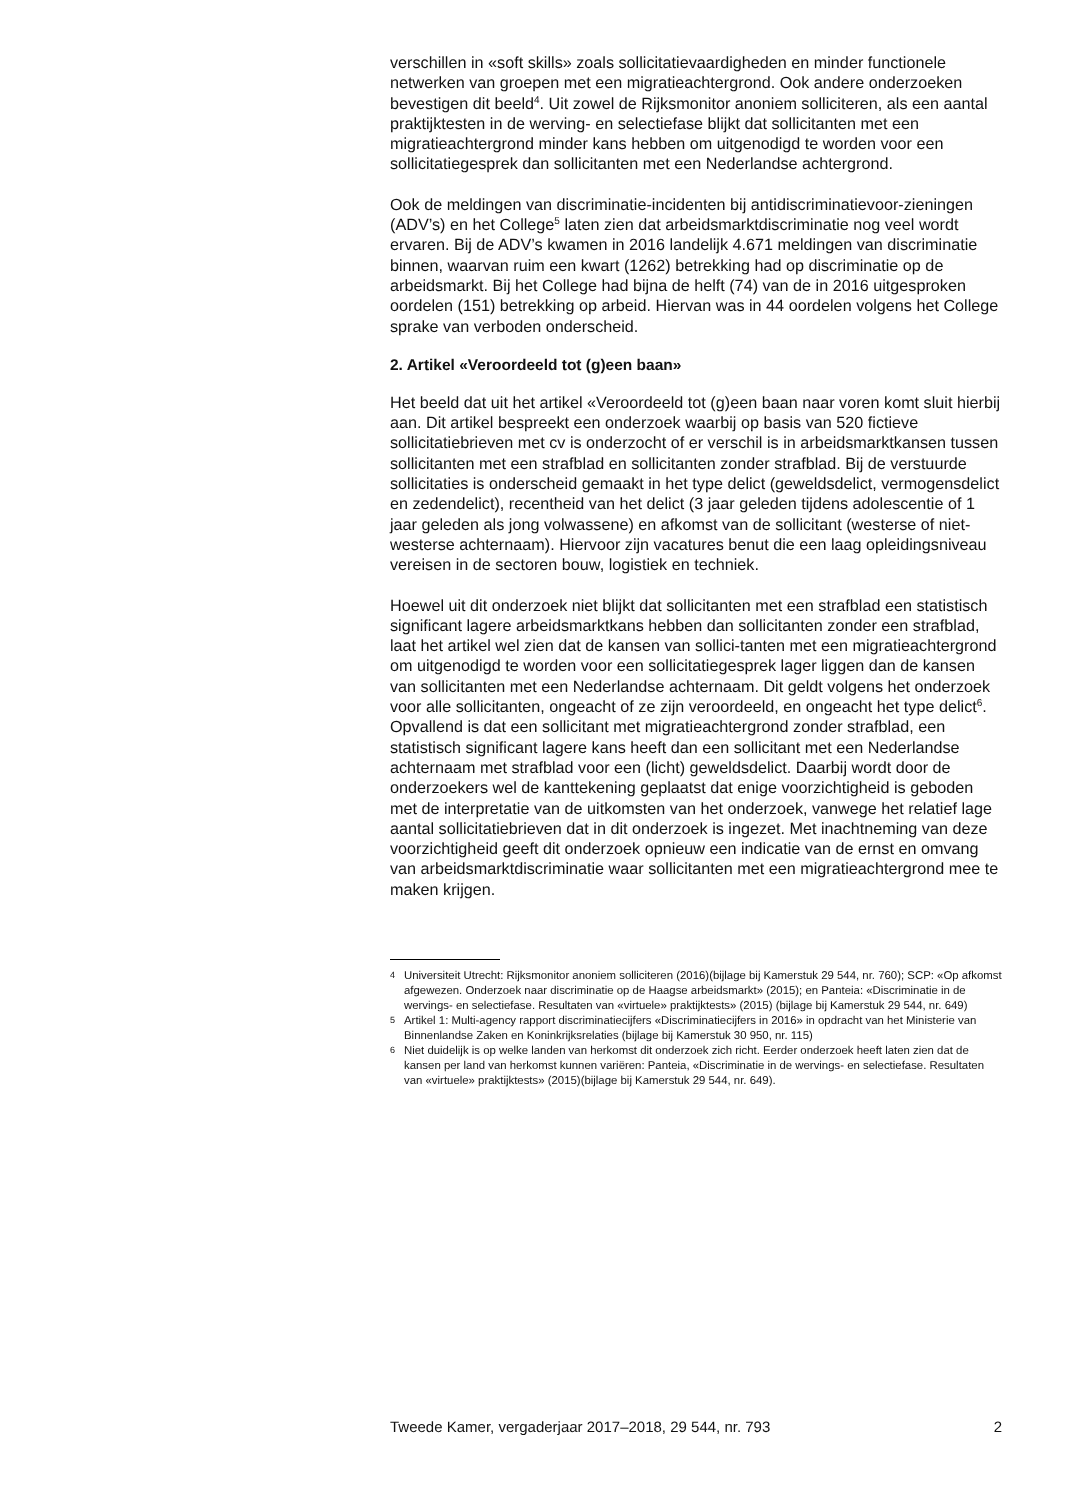verschillen in «soft skills» zoals sollicitatievaardigheden en minder functionele netwerken van groepen met een migratieachtergrond. Ook andere onderzoeken bevestigen dit beeld<sup>4</sup>. Uit zowel de Rijksmonitor anoniem solliciteren, als een aantal praktijktesten in de werving- en selectiefase blijkt dat sollicitanten met een migratieachtergrond minder kans hebben om uitgenodigd te worden voor een sollicitatiegesprek dan sollicitanten met een Nederlandse achtergrond.
Ook de meldingen van discriminatie-incidenten bij antidiscriminatievoor-zieningen (ADV’s) en het College<sup>5</sup> laten zien dat arbeidsmarktdiscriminatie nog veel wordt ervaren. Bij de ADV’s kwamen in 2016 landelijk 4.671 meldingen van discriminatie binnen, waarvan ruim een kwart (1262) betrekking had op discriminatie op de arbeidsmarkt. Bij het College had bijna de helft (74) van de in 2016 uitgesproken oordelen (151) betrekking op arbeid. Hiervan was in 44 oordelen volgens het College sprake van verboden onderscheid.
2. Artikel «Veroordeeld tot (g)een baan»
Het beeld dat uit het artikel «Veroordeeld tot (g)een baan naar voren komt sluit hierbij aan. Dit artikel bespreekt een onderzoek waarbij op basis van 520 fictieve sollicitatiebrieven met cv is onderzocht of er verschil is in arbeidsmarktkansen tussen sollicitanten met een strafblad en sollicitanten zonder strafblad. Bij de verstuurde sollicitaties is onderscheid gemaakt in het type delict (geweldsdelict, vermogensdelict en zedendelict), recentheid van het delict (3 jaar geleden tijdens adolescentie of 1 jaar geleden als jong volwassene) en afkomst van de sollicitant (westerse of niet-westerse achternaam). Hiervoor zijn vacatures benut die een laag opleidingsniveau vereisen in de sectoren bouw, logistiek en techniek.
Hoewel uit dit onderzoek niet blijkt dat sollicitanten met een strafblad een statistisch significant lagere arbeidsmarktkans hebben dan sollicitanten zonder een strafblad, laat het artikel wel zien dat de kansen van sollici-tanten met een migratieachtergrond om uitgenodigd te worden voor een sollicitatiegesprek lager liggen dan de kansen van sollicitanten met een Nederlandse achternaam. Dit geldt volgens het onderzoek voor alle sollicitanten, ongeacht of ze zijn veroordeeld, en ongeacht het type delict<sup>6</sup>. Opvallend is dat een sollicitant met migratieachtergrond zonder strafblad, een statistisch significant lagere kans heeft dan een sollicitant met een Nederlandse achternaam met strafblad voor een (licht) geweldsdelict. Daarbij wordt door de onderzoekers wel de kanttekening geplaatst dat enige voorzichtigheid is geboden met de interpretatie van de uitkomsten van het onderzoek, vanwege het relatief lage aantal sollicitatiebrieven dat in dit onderzoek is ingezet. Met inachtneming van deze voorzichtigheid geeft dit onderzoek opnieuw een indicatie van de ernst en omvang van arbeidsmarktdiscriminatie waar sollicitanten met een migratieachtergrond mee te maken krijgen.
4
Universiteit Utrecht: Rijksmonitor anoniem solliciteren (2016)(bijlage bij Kamerstuk 29 544, nr. 760); SCP: «Op afkomst afgewezen. Onderzoek naar discriminatie op de Haagse arbeidsmarkt» (2015); en Panteia: «Discriminatie in de wervings- en selectiefase. Resultaten van «virtuele» praktijktests» (2015) (bijlage bij Kamerstuk 29 544, nr. 649)
5
Artikel 1: Multi-agency rapport discriminatiecijfers «Discriminatiecijfers in 2016» in opdracht van het Ministerie van Binnenlandse Zaken en Koninkrijksrelaties (bijlage bij Kamerstuk 30 950, nr. 115)
6
Niet duidelijk is op welke landen van herkomst dit onderzoek zich richt. Eerder onderzoek heeft laten zien dat de kansen per land van herkomst kunnen variëren: Panteia, «Discriminatie in de wervings- en selectiefase. Resultaten van «virtuele» praktijktests» (2015)(bijlage bij Kamerstuk 29 544, nr. 649).
Tweede Kamer, vergaderjaar 2017–2018, 29 544, nr. 793
2